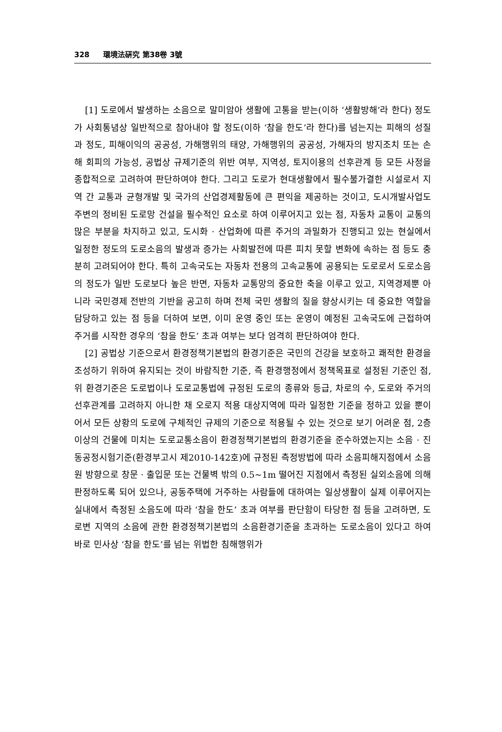328 環境法硏究 第38卷 3號
[1] 도로에서 발생하는 소음으로 말미암아 생활에 고통을 받는(이하 ‘생활방해’라 한다) 정도가 사회통념상 일반적으로 참아내야 할 정도(이하 ‘참을 한도’라 한다)를 넘는지는 피해의 성질과 정도, 피해이익의 공공성, 가해행위의 태양, 가해행위의 공공성, 가해자의 방지조치 또는 손해 회피의 가능성, 공법상 규제기준의 위반 여부, 지역성, 토지이용의 선후관계 등 모든 사정을 종합적으로 고려하여 판단하여야 한다. 그리고 도로가 현대생활에서 필수불가결한 시설로서 지역 간 교통과 균형개발 및 국가의 산업경제활동에 큰 편익을 제공하는 것이고, 도시개발사업도 주변의 정비된 도로망 건설을 필수적인 요소로 하여 이루어지고 있는 점, 자동차 교통이 교통의 많은 부분을 차지하고 있고, 도시화 · 산업화에 따른 주거의 과밀화가 진행되고 있는 현실에서 일정한 정도의 도로소음의 발생과 증가는 사회발전에 따른 피치 못할 변화에 속하는 점 등도 충분히 고려되어야 한다. 특히 고속국도는 자동차 전용의 고속교통에 공용되는 도로로서 도로소음의 정도가 일반 도로보다 높은 반면, 자동차 교통망의 중요한 축을 이루고 있고, 지역경제뿐 아니라 국민경제 전반의 기반을 공고히 하며 전체 국민 생활의 질을 향상시키는 데 중요한 역할을 담당하고 있는 점 등을 더하여 보면, 이미 운영 중인 또는 운영이 예정된 고속국도에 근접하여 주거를 시작한 경우의 ‘참을 한도’ 초과 여부는 보다 엄격히 판단하여야 한다.
[2] 공법상 기준으로서 환경정책기본법의 환경기준은 국민의 건강을 보호하고 쾌적한 환경을 조성하기 위하여 유지되는 것이 바람직한 기준, 즉 환경행정에서 정책목표로 설정된 기준인 점, 위 환경기준은 도로법이나 도로교통법에 규정된 도로의 종류와 등급, 차로의 수, 도로와 주거의 선후관계를 고려하지 아니한 채 오로지 적용 대상지역에 따라 일정한 기준을 정하고 있을 뿐이어서 모든 상황의 도로에 구체적인 규제의 기준으로 적용될 수 있는 것으로 보기 어려운 점, 2층 이상의 건물에 미치는 도로교통소음이 환경정책기본법의 환경기준을 준수하였는지는 소음 · 진동공정시험기준(환경부고시 제2010-142호)에 규정된 측정방법에 따라 소음피해지점에서 소음원 방향으로 창문 · 출입문 또는 건물벽 밖의 0.5~1m 떨어진 지점에서 측정된 실외소음에 의해 판정하도록 되어 있으나, 공동주택에 거주하는 사람들에 대하여는 일상생활이 실제 이루어지는 실내에서 측정된 소음도에 따라 ‘참을 한도’ 초과 여부를 판단함이 타당한 점 등을 고려하면, 도로변 지역의 소음에 관한 환경정책기본법의 소음환경기준을 초과하는 도로소음이 있다고 하여 바로 민사상 ‘참을 한도’를 넘는 위법한 침해행위가